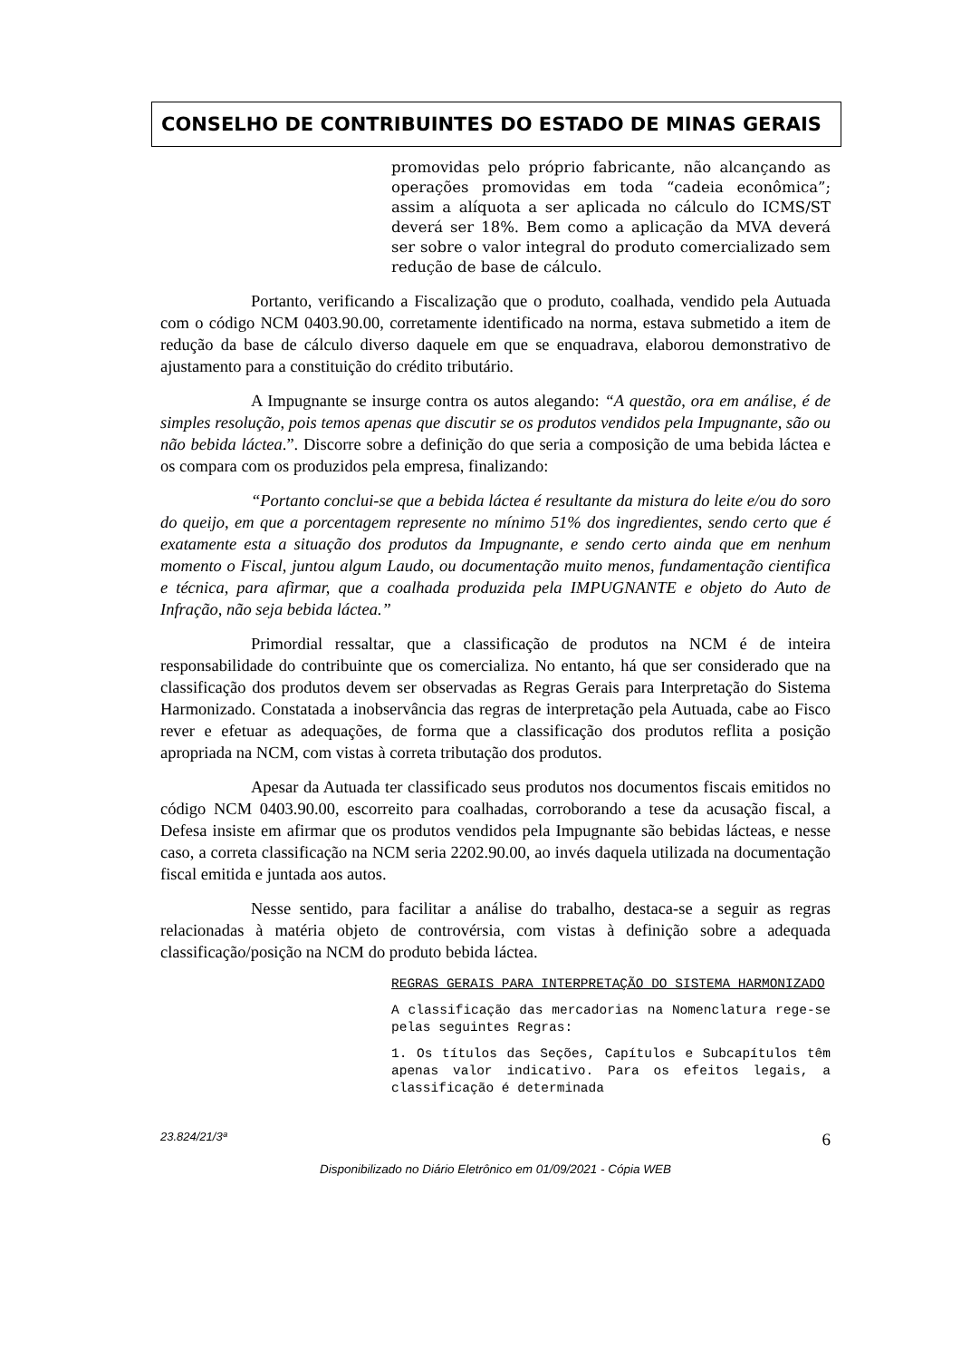CONSELHO DE CONTRIBUINTES DO ESTADO DE MINAS GERAIS
promovidas pelo próprio fabricante, não alcançando as operações promovidas em toda “cadeia econômica”; assim a alíquota a ser aplicada no cálculo do ICMS/ST deverá ser 18%. Bem como a aplicação da MVA deverá ser sobre o valor integral do produto comercializado sem redução de base de cálculo.
Portanto, verificando a Fiscalização que o produto, coalhada, vendido pela Autuada com o código NCM 0403.90.00, corretamente identificado na norma, estava submetido a item de redução da base de cálculo diverso daquele em que se enquadrava, elaborou demonstrativo de ajustamento para a constituição do crédito tributário.
A Impugnante se insurge contra os autos alegando: “A questão, ora em análise, é de simples resolução, pois temos apenas que discutir se os produtos vendidos pela Impugnante, são ou não bebida láctea.”. Discorre sobre a definição do que seria a composição de uma bebida láctea e os compara com os produzidos pela empresa, finalizando:
“Portanto conclui-se que a bebida láctea é resultante da mistura do leite e/ou do soro do queijo, em que a porcentagem represente no mínimo 51% dos ingredientes, sendo certo que é exatamente esta a situação dos produtos da Impugnante, e sendo certo ainda que em nenhum momento o Fiscal, juntou algum Laudo, ou documentação muito menos, fundamentação cientifica e técnica, para afirmar, que a coalhada produzida pela IMPUGNANTE e objeto do Auto de Infração, não seja bebida láctea.”
Primordial ressaltar, que a classificação de produtos na NCM é de inteira responsabilidade do contribuinte que os comercializa. No entanto, há que ser considerado que na classificação dos produtos devem ser observadas as Regras Gerais para Interpretação do Sistema Harmonizado. Constatada a inobservância das regras de interpretação pela Autuada, cabe ao Fisco rever e efetuar as adequações, de forma que a classificação dos produtos reflita a posição apropriada na NCM, com vistas à correta tributação dos produtos.
Apesar da Autuada ter classificado seus produtos nos documentos fiscais emitidos no código NCM 0403.90.00, escorreito para coalhadas, corroborando a tese da acusação fiscal, a Defesa insiste em afirmar que os produtos vendidos pela Impugnante são bebidas lácteas, e nesse caso, a correta classificação na NCM seria 2202.90.00, ao invés daquela utilizada na documentação fiscal emitida e juntada aos autos.
Nesse sentido, para facilitar a análise do trabalho, destaca-se a seguir as regras relacionadas à matéria objeto de controvérsia, com vistas à definição sobre a adequada classificação/posição na NCM do produto bebida láctea.
REGRAS GERAIS PARA INTERPRETAÇÃO DO SISTEMA HARMONIZADO
A classificação das mercadorias na Nomenclatura rege-se pelas seguintes Regras:
1. Os títulos das Seções, Capítulos e Subcapítulos têm apenas valor indicativo. Para os efeitos legais, a classificação é determinada
23.824/21/3ª 6
Disponibilizado no Diário Eletrônico em 01/09/2021 - Cópia WEB